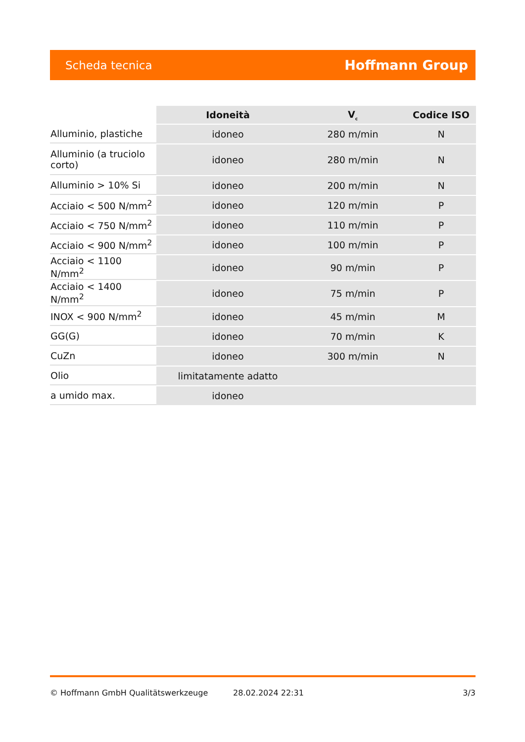Scheda tecnica Hoffmann Group
| | Idoneità | V<sub>c</sub> | Codice ISO |
| Alluminio, plastiche | idoneo | 280 m/min | N |
| Alluminio (a truciolo corto) | idoneo | 280 m/min | N |
| Alluminio > 10% Si | idoneo | 200 m/min | N |
| Acciaio < 500 N/mm<sup>2</sup> | idoneo | 120 m/min | P |
| Acciaio < 750 N/mm<sup>2</sup> | idoneo | 110 m/min | P |
| Acciaio < 900 N/mm<sup>2</sup> | idoneo | 100 m/min | P |
| Acciaio < 1100 N/mm<sup>2</sup> | idoneo | 90 m/min | P |
| Acciaio < 1400 N/mm<sup>2</sup> | idoneo | 75 m/min | P |
| INOX < 900 N/mm<sup>2</sup> | idoneo | 45 m/min | M |
| GG(G) | idoneo | 70 m/min | K |
| CuZn | idoneo | 300 m/min | N |
| Olio | limitatamente adatto | | |
| a umido max. | idoneo | | |
© Hoffmann GmbH Qualitätswerkzeuge 28.02.2024 22:31 3/3